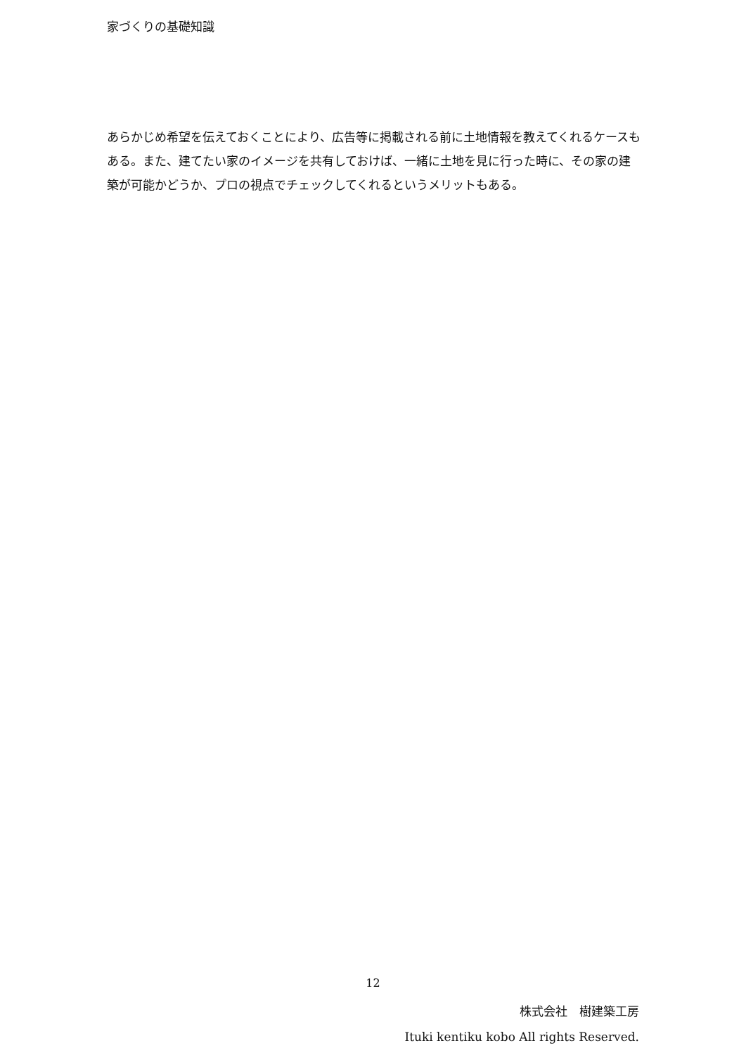家づくりの基礎知識
あらかじめ希望を伝えておくことにより、広告等に掲載される前に土地情報を教えてくれるケースもある。また、建てたい家のイメージを共有しておけば、一緒に土地を見に行った時に、その家の建築が可能かどうか、プロの視点でチェックしてくれるというメリットもある。
12
株式会社　樹建築工房
Ituki kentiku kobo All rights Reserved.